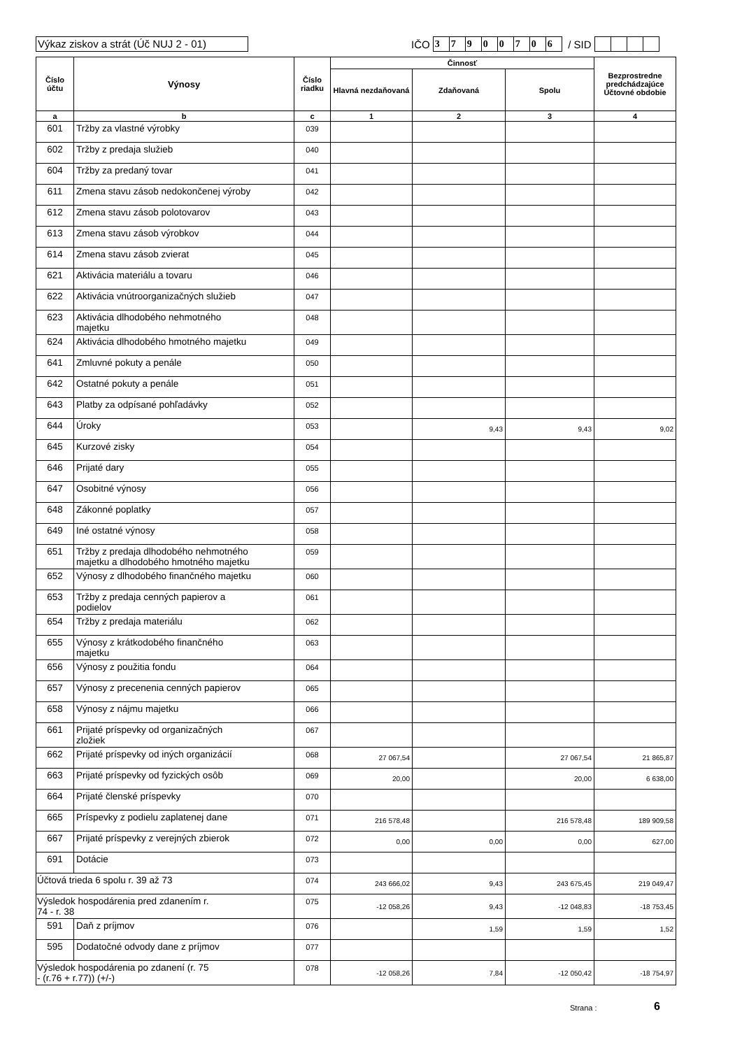Výkaz ziskov a strát (Úč NUJ 2 - 01)
IČO 37900706 / SID
| Číslo účtu | Výnosy | Číslo riadku | Činnosť | | | Bezprostredne predchádzajúce Účtovné obdobie |
| --- | --- | --- | --- | --- | --- | --- |
| | | | Hlavná nezdaňovaná | Zdaňovaná | Spolu | |
| a | b | c | 1 | 2 | 3 | 4 |
| 601 | Tržby za vlastné výrobky | 039 | | | | |
| 602 | Tržby z predaja služieb | 040 | | | | |
| 604 | Tržby za predaný tovar | 041 | | | | |
| 611 | Zmena stavu zásob nedokončenej výroby | 042 | | | | |
| 612 | Zmena stavu zásob polotovarov | 043 | | | | |
| 613 | Zmena stavu zásob výrobkov | 044 | | | | |
| 614 | Zmena stavu zásob zvierat | 045 | | | | |
| 621 | Aktivácia materiálu a tovaru | 046 | | | | |
| 622 | Aktivácia vnútroorganizačných služieb | 047 | | | | |
| 623 | Aktivácia dlhodobého nehmotného majetku | 048 | | | | |
| 624 | Aktivácia dlhodobého hmotného majetku | 049 | | | | |
| 641 | Zmluvné pokuty a penále | 050 | | | | |
| 642 | Ostatné pokuty a penále | 051 | | | | |
| 643 | Platby za odpísané pohľadávky | 052 | | | | |
| 644 | Úroky | 053 | | 9,43 | 9,43 | 9,02 |
| 645 | Kurzové zisky | 054 | | | | |
| 646 | Prijaté dary | 055 | | | | |
| 647 | Osobitné výnosy | 056 | | | | |
| 648 | Zákonné poplatky | 057 | | | | |
| 649 | Iné ostatné výnosy | 058 | | | | |
| 651 | Tržby z predaja dlhodobého nehmotného majetku a dlhodobého hmotného majetku | 059 | | | | |
| 652 | Výnosy z dlhodobého finančného majetku | 060 | | | | |
| 653 | Tržby z predaja cenných papierov a podielov | 061 | | | | |
| 654 | Tržby z predaja materiálu | 062 | | | | |
| 655 | Výnosy z krátkodobého finančného majetku | 063 | | | | |
| 656 | Výnosy z použitia fondu | 064 | | | | |
| 657 | Výnosy z precenenia cenných papierov | 065 | | | | |
| 658 | Výnosy z nájmu majetku | 066 | | | | |
| 661 | Prijaté príspevky od organizačných zložiek | 067 | | | | |
| 662 | Prijaté príspevky od iných organizácií | 068 | 27 067,54 | | 27 067,54 | 21 865,87 |
| 663 | Prijaté príspevky od fyzických osôb | 069 | 20,00 | | 20,00 | 6 638,00 |
| 664 | Prijaté členské príspevky | 070 | | | | |
| 665 | Príspevky z podielu zaplatenej dane | 071 | 216 578,48 | | 216 578,48 | 189 909,58 |
| 667 | Prijaté príspevky z verejných zbierok | 072 | 0,00 | 0,00 | 0,00 | 627,00 |
| 691 | Dotácie | 073 | | | | |
| Účtová trieda 6 spolu r. 39 až 73 | | 074 | 243 666,02 | 9,43 | 243 675,45 | 219 049,47 |
| Výsledok hospodárenia pred zdanením r. 74 - r. 38 | | 075 | -12 058,26 | 9,43 | -12 048,83 | -18 753,45 |
| 591 | Daň z príjmov | 076 | | 1,59 | 1,59 | 1,52 |
| 595 | Dodatočné odvody dane z príjmov | 077 | | | | |
| Výsledok hospodárenia po zdanení (r. 75 - (r.76 + r.77)) (+/-) | | 078 | -12 058,26 | 7,84 | -12 050,42 | -18 754,97 |
Strana : 6